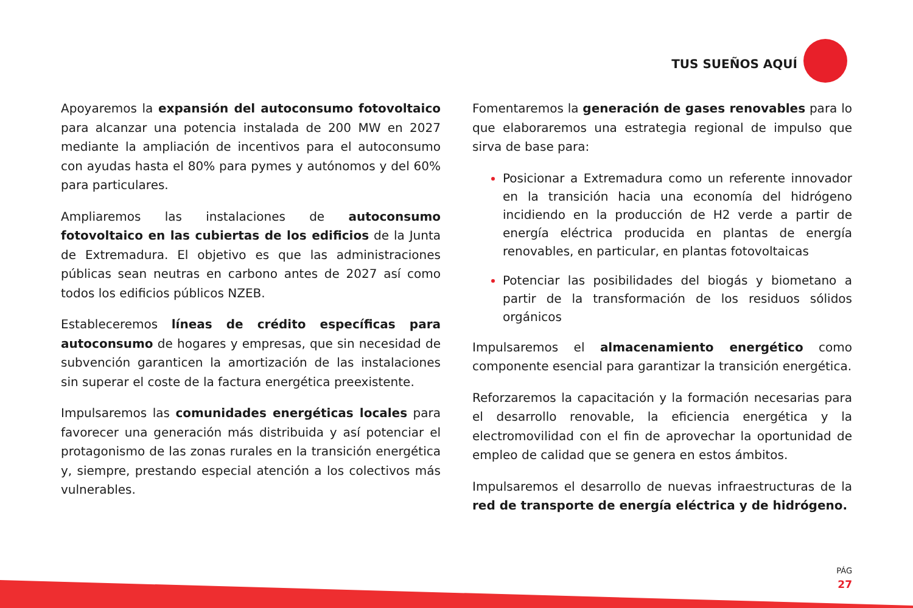TUS SUEÑOS AQUÍ
Apoyaremos la expansión del autoconsumo fotovoltaico para alcanzar una potencia instalada de 200 MW en 2027 mediante la ampliación de incentivos para el autoconsumo con ayudas hasta el 80% para pymes y autónomos y del 60% para particulares.
Ampliaremos las instalaciones de autoconsumo fotovoltaico en las cubiertas de los edificios de la Junta de Extremadura. El objetivo es que las administraciones públicas sean neutras en carbono antes de 2027 así como todos los edificios públicos NZEB.
Estableceremos líneas de crédito específicas para autoconsumo de hogares y empresas, que sin necesidad de subvención garanticen la amortización de las instalaciones sin superar el coste de la factura energética preexistente.
Impulsaremos las comunidades energéticas locales para favorecer una generación más distribuida y así potenciar el protagonismo de las zonas rurales en la transición energética y, siempre, prestando especial atención a los colectivos más vulnerables.
Fomentaremos la generación de gases renovables para lo que elaboraremos una estrategia regional de impulso que sirva de base para:
Posicionar a Extremadura como un referente innovador en la transición hacia una economía del hidrógeno incidiendo en la producción de H2 verde a partir de energía eléctrica producida en plantas de energía renovables, en particular, en plantas fotovoltaicas
Potenciar las posibilidades del biogás y biometano a partir de la transformación de los residuos sólidos orgánicos
Impulsaremos el almacenamiento energético como componente esencial para garantizar la transición energética.
Reforzaremos la capacitación y la formación necesarias para el desarrollo renovable, la eficiencia energética y la electromovilidad con el fin de aprovechar la oportunidad de empleo de calidad que se genera en estos ámbitos.
Impulsaremos el desarrollo de nuevas infraestructuras de la red de transporte de energía eléctrica y de hidrógeno.
PÁG
27